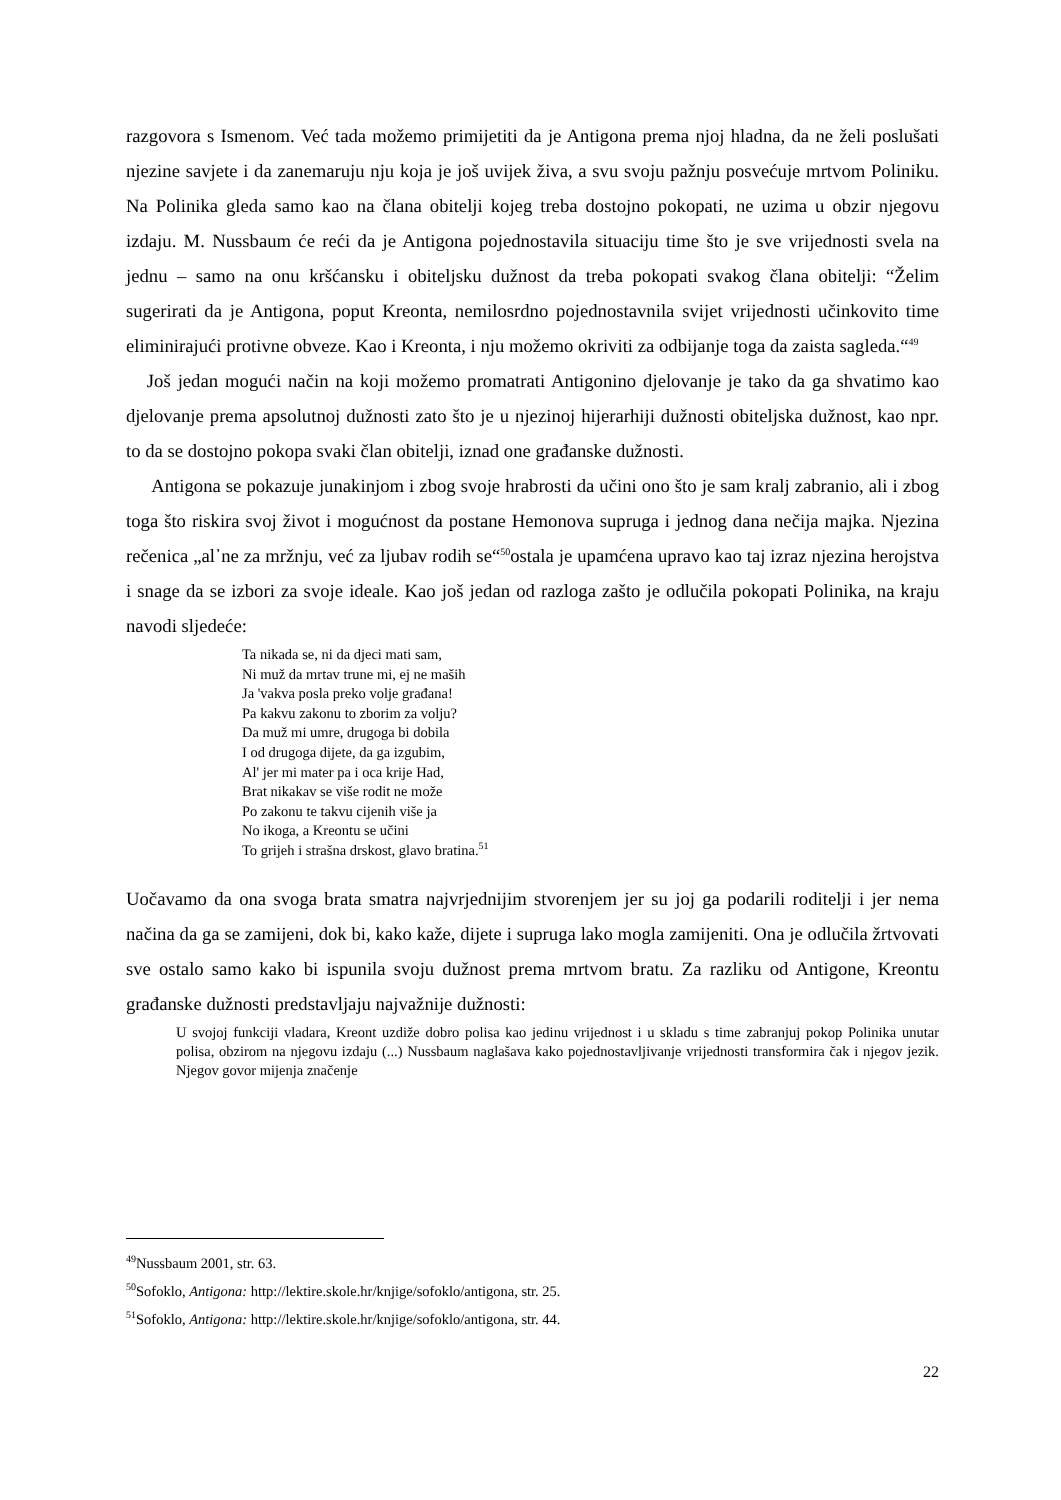razgovora s Ismenom. Već tada možemo primijetiti da je Antigona prema njoj hladna, da ne želi poslušati njezine savjete i da zanemaruju nju koja je još uvijek živa, a svu svoju pažnju posvećuje mrtvom Poliniku. Na Polinika gleda samo kao na člana obitelji kojeg treba dostojno pokopati, ne uzima u obzir njegovu izdaju. M. Nussbaum će reći da je Antigona pojednostavila situaciju time što je sve vrijednosti svela na jednu – samo na onu kršćansku i obiteljsku dužnost da treba pokopati svakog člana obitelji: “Želim sugerirati da je Antigona, poput Kreonta, nemilosrdno pojednostavnila svijet vrijednosti učinkovito time eliminirajući protivne obveze. Kao i Kreonta, i nju možemo okriviti za odbijanje toga da zaista sagleda.“<sup>49</sup>
Još jedan mogući način na koji možemo promatrati Antigonino djelovanje je tako da ga shvatimo kao djelovanje prema apsolutnoj dužnosti zato što je u njezinoj hijerarhiji dužnosti obiteljska dužnost, kao npr. to da se dostojno pokopa svaki član obitelji, iznad one građanske dužnosti.
Antigona se pokazuje junakinjom i zbog svoje hrabrosti da učini ono što je sam kralj zabranio, ali i zbog toga što riskira svoj život i mogućnost da postane Hemonova supruga i jednog dana nečija majka. Njezina rečenica „al᾽ne za mržnju, već za ljubav rodih se“<sup>50</sup>ostala je upamćena upravo kao taj izraz njezina herojstva i snage da se izbori za svoje ideale. Kao još jedan od razloga zašto je odlučila pokopati Polinika, na kraju navodi sljedeće:
Ta nikada se, ni da djeci mati sam,
Ni muž da mrtav trune mi, ej ne maših
Ja 'vakva posla preko volje građana!
Pa kakvu zakonu to zborim za volju?
Da muž mi umre, drugoga bi dobila
I od drugoga dijete, da ga izgubim,
Al' jer mi mater pa i oca krije Had,
Brat nikakav se više rodit ne može
Po zakonu te takvu cijenih više ja
No ikoga, a Kreontu se učini
To grijeh i strašna drskost, glavo bratina.<sup>51</sup>
Uočavamo da ona svoga brata smatra najvrjednijim stvorenjem jer su joj ga podarili roditelji i jer nema načina da ga se zamijeni, dok bi, kako kaže, dijete i supruga lako mogla zamijeniti. Ona je odlučila žrtvovati sve ostalo samo kako bi ispunila svoju dužnost prema mrtvom bratu. Za razliku od Antigone, Kreontu građanske dužnosti predstavljaju najvažnije dužnosti:
U svojoj funkciji vladara, Kreont uzdiže dobro polisa kao jedinu vrijednost i u skladu s time zabranjuj pokop Polinika unutar polisa, obzirom na njegovu izdaju (...) Nussbaum naglašava kako pojednostavljivanje vrijednosti transformira čak i njegov jezik. Njegov govor mijenja značenje
<sup>49</sup> Nussbaum 2001, str. 63.
<sup>50</sup> Sofoklo, Antigona: http://lektire.skole.hr/knjige/sofoklo/antigona, str. 25.
<sup>51</sup> Sofoklo, Antigona: http://lektire.skole.hr/knjige/sofoklo/antigona, str. 44.
22